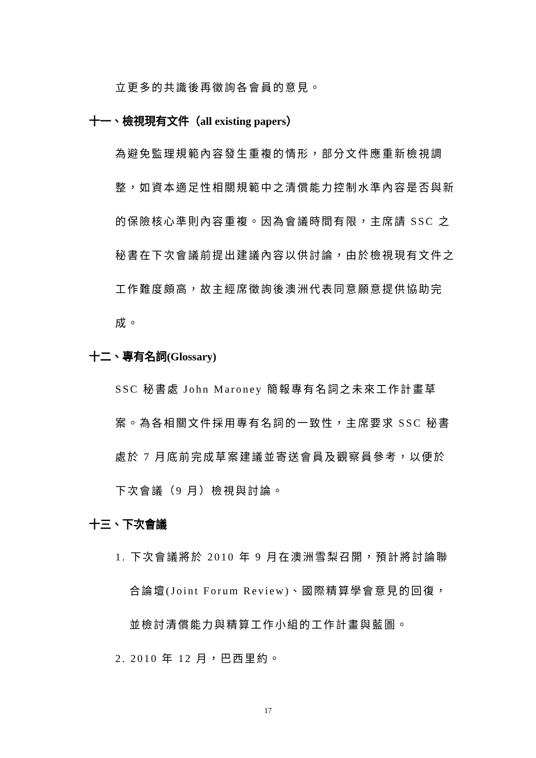立更多的共識後再徵詢各會員的意見。
十一、檢視現有文件（all existing papers）
為避免監理規範內容發生重複的情形，部分文件應重新檢視調整，如資本適足性相關規範中之清償能力控制水準內容是否與新的保險核心準則內容重複。因為會議時間有限，主席請 SSC 之秘書在下次會議前提出建議內容以供討論，由於檢視現有文件之工作難度頗高，故主經席徵詢後澳洲代表同意願意提供協助完成。
十二、專有名詞(Glossary)
SSC 秘書處 John Maroney 簡報專有名詞之未來工作計畫草案。為各相關文件採用專有名詞的一致性，主席要求 SSC 秘書處於 7 月底前完成草案建議並寄送會員及觀察員參考，以便於下次會議（9 月）檢視與討論。
十三、下次會議
1. 下次會議將於 2010 年 9 月在澳洲雪梨召開，預計將討論聯
合論壇(Joint Forum Review)、國際精算學會意見的回復，並檢討清償能力與精算工作小組的工作計畫與藍圖。
2. 2010 年 12 月，巴西里約。
17